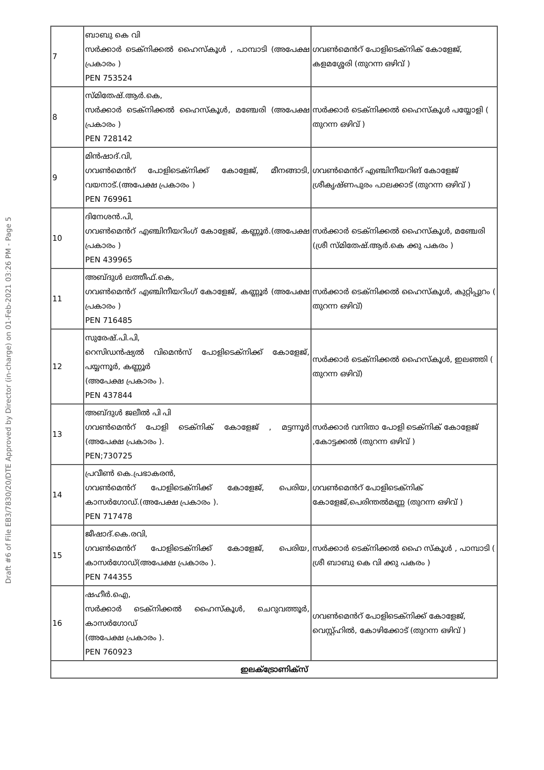Draft #6 of File EB3/7830/20/DTE Approved by Director (in-charge) on 01-Feb-2021 03:26 PM - Page 5
| 7 | ബാബു കെ വി സർക്കാർ ടെക്നിക്കൽ ഹൈസ്കൂൾ , പാമ്പാടി (അപേക്ഷ പ്രകാരം ) PEN 753524 | ഗവൺമെൻറ് പോളിടെക്നിക് കോളേജ്, കളമശ്ശേരി (തുറന്ന ഒഴിവ് ) |
| 8 | സ്മിതേഷ്.ആർ.കെ, സർക്കാർ ടെക്നിക്കൽ ഹൈസ്കൂൾ, മഞ്ചേരി (അപേക്ഷ പ്രകാരം ) PEN 728142 | സർക്കാർ ടെക്നിക്കൽ ഹൈസ്കൂൾ പയ്യോളി ( തുറന്ന ഒഴിവ് ) |
| 9 | മിൻഷാദ്.വി, ഗവൺമെൻറ് പോളിടെക്നിക്ക് കോളേജ്, മീനങ്ങാടി, വയനാട്.(അപേക്ഷ പ്രകാരം ) PEN 769961 | ഗവൺമെൻറ് എഞ്ചിനീയറിങ് കോളേജ് ശ്രീകൃഷ്ണപുരം പാലക്കാട് (തുറന്ന ഒഴിവ് ) |
| 10 | ദിനേശൻ.പി, ഗവൺമെൻറ് എഞ്ചിനീയറിംഗ് കോളേജ്, കണ്ണൂർ.(അപേക്ഷ പ്രകാരം ) PEN 439965 | സർക്കാർ ടെക്നിക്കൽ ഹൈസ്കൂൾ, മഞ്ചേരി (ശ്രീ സ്മിതേഷ്.ആർ.കെ ക്കു പകരം ) |
| 11 | അബ്ദുൾ ലത്തീഫ്.കെ, ഗവൺമെൻറ് എഞ്ചിനീയറിംഗ് കോളേജ്, കണ്ണൂർ (അപേക്ഷ പ്രകാരം ) PEN 716485 | സർക്കാർ ടെക്നിക്കൽ ഹൈസ്കൂൾ, കുറ്റിപ്പുറം ( തുറന്ന ഒഴിവ്) |
| 12 | സുരേഷ്.പി.പി, റെസിഡൻഷ്യൽ വിമെൻസ് പോളിടെക്നിക്ക് കോളേജ്, പയ്യന്നൂർ, കണ്ണൂർ (അപേക്ഷ പ്രകാരം ). PEN 437844 | സർക്കാർ ടെക്നിക്കൽ ഹൈസ്കൂൾ, ഇലഞ്ഞി ( തുറന്ന ഒഴിവ്) |
| 13 | അബ്ദുൾ ജലീൽ പി പി ഗവൺമെൻറ് പോളി ടെക്നിക് കോളേജ് , മട്ടന്നൂർ (അപേക്ഷ പ്രകാരം ). PEN;730725 | സർക്കാർ വനിതാ പോളി ടെക്നിക് കോളേജ് ,കോട്ടക്കൽ (തുറന്ന ഒഴിവ് ) |
| 14 | പ്രവീൺ കെ.പ്രഭാകരൻ, ഗവൺമെൻറ് പോളിടെക്നിക്ക് കോളേജ്, പെരിയ, കാസർഗോഡ്.(അപേക്ഷ പ്രകാരം ). PEN 717478 | ഗവൺമെൻറ് പോളിടെക്നിക് കോളേജ്,പെരിന്തൽമണ്ണ (തുറന്ന ഒഴിവ് ) |
| 15 | ജീഷാദ്.കെ.രവി, ഗവൺമെൻറ് പോളിടെക്നിക്ക് കോളേജ്, പെരിയ, കാസർഗോഡ്(അപേക്ഷ പ്രകാരം ). PEN 744355 | സർക്കാർ ടെക്നിക്കൽ ഹൈ സ്കൂൾ , പാമ്പാടി ( ശ്രീ ബാബു കെ വി ക്കു പകരം ) |
| 16 | ഷഹീർ.ഐ, സർക്കാർ ടെക്നിക്കൽ ഹൈസ്കൂൾ, ചെറുവത്തൂർ, കാസർഗോഡ് (അപേക്ഷ പ്രകാരം ). PEN 760923 | ഗവൺമെൻറ് പോളിടെക്നിക്ക് കോളേജ്, വെസ്റ്റ്ഹിൽ, കോഴിക്കോട് (തുറന്ന ഒഴിവ് ) |
| ഇലക്ട്രോണിക്സ് | | |